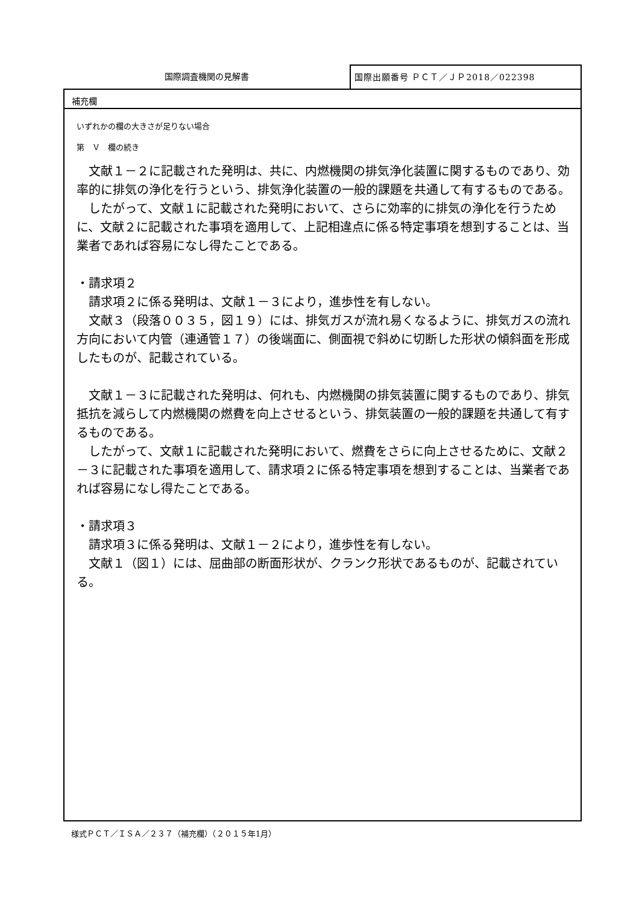国際調査機関の見解書
国際出願番号 ＰＣＴ／ＪＰ2018／022398
補充欄
いずれかの欄の大きさが足りない場合
第　Ｖ　欄の続き
　文献１－２に記載された発明は、共に、内燃機関の排気浄化装置に関するものであり、効率的に排気の浄化を行うという、排気浄化装置の一般的課題を共通して有するものである。
　したがって、文献１に記載された発明において、さらに効率的に排気の浄化を行うために、文献２に記載された事項を適用して、上記相違点に係る特定事項を想到することは、当業者であれば容易になし得たことである。
・請求項２
　請求項２に係る発明は、文献１－３により，進歩性を有しない。
　文献３（段落００３５，図１９）には、排気ガスが流れ易くなるように、排気ガスの流れ方向において内管（連通管１７）の後端面に、側面視で斜めに切断した形状の傾斜面を形成したものが、記載されている。
　文献１－３に記載された発明は、何れも、内燃機関の排気装置に関するものであり、排気抵抗を減らして内燃機関の燃費を向上させるという、排気装置の一般的課題を共通して有するものである。
　したがって、文献１に記載された発明において、燃費をさらに向上させるために、文献２－３に記載された事項を適用して、請求項２に係る特定事項を想到することは、当業者であれば容易になし得たことである。
・請求項３
　請求項３に係る発明は、文献１－２により，進歩性を有しない。
　文献１（図１）には、屈曲部の断面形状が、クランク形状であるものが、記載されている。
様式ＰＣＴ／ＩＳＡ／２３７（補充欄）（２０１５年1月）